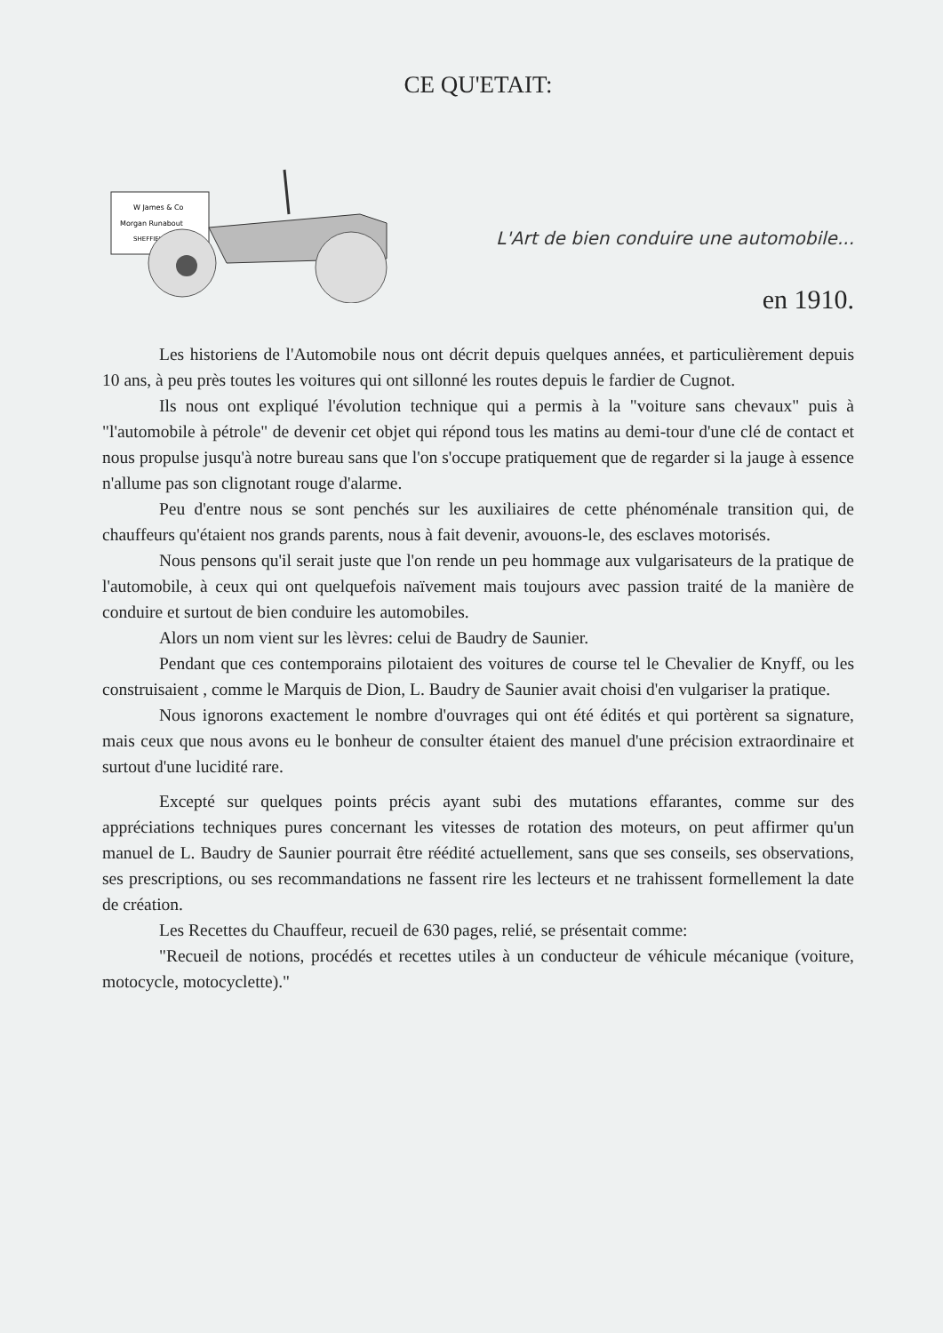CE QU'ETAIT:
W James & Co
Morgan Runabout
SHEFFIELD
L'Art de bien conduire une automobile...
en 1910.
Les historiens de l'Automobile nous ont décrit depuis quelques années, et particulièrement depuis 10 ans, à peu près toutes les voitures qui ont sillonné les routes depuis le fardier de Cugnot.
Ils nous ont expliqué l'évolution technique qui a permis à la "voiture sans chevaux" puis à "l'automobile à pétrole" de devenir cet objet qui répond tous les matins au demi-tour d'une clé de contact et nous propulse jusqu'à notre bureau sans que l'on s'occupe pratiquement que de regarder si la jauge à essence n'allume pas son clignotant rouge d'alarme.
Peu d'entre nous se sont penchés sur les auxiliaires de cette phénoménale transition qui, de chauffeurs qu'étaient nos grands parents, nous à fait devenir, avouons-le, des esclaves motorisés.
Nous pensons qu'il serait juste que l'on rende un peu hommage aux vulgarisateurs de la pratique de l'automobile, à ceux qui ont quelquefois naïvement mais toujours avec passion traité de la manière de conduire et surtout de bien conduire les automobiles.
Alors un nom vient sur les lèvres: celui de Baudry de Saunier.
Pendant que ces contemporains pilotaient des voitures de course tel le Chevalier de Knyff, ou les construisaient , comme le Marquis de Dion, L. Baudry de Saunier avait choisi d'en vulgariser la pratique.
Nous ignorons exactement le nombre d'ouvrages qui ont été édités et qui portèrent sa signature, mais ceux que nous avons eu le bonheur de consulter étaient des manuel d'une précision extraordinaire et surtout d'une lucidité rare.
Excepté sur quelques points précis ayant subi des mutations effarantes, comme sur des appréciations techniques pures concernant les vitesses de rotation des moteurs, on peut affirmer qu'un manuel de L. Baudry de Saunier pourrait être réédité actuellement, sans que ses conseils, ses observations, ses prescriptions, ou ses recommandations ne fassent rire les lecteurs et ne trahissent formellement la date de création.
Les Recettes du Chauffeur, recueil de 630 pages, relié, se présentait comme:
"Recueil de notions, procédés et recettes utiles à un conducteur de véhicule mécanique (voiture, motocycle, motocyclette)."